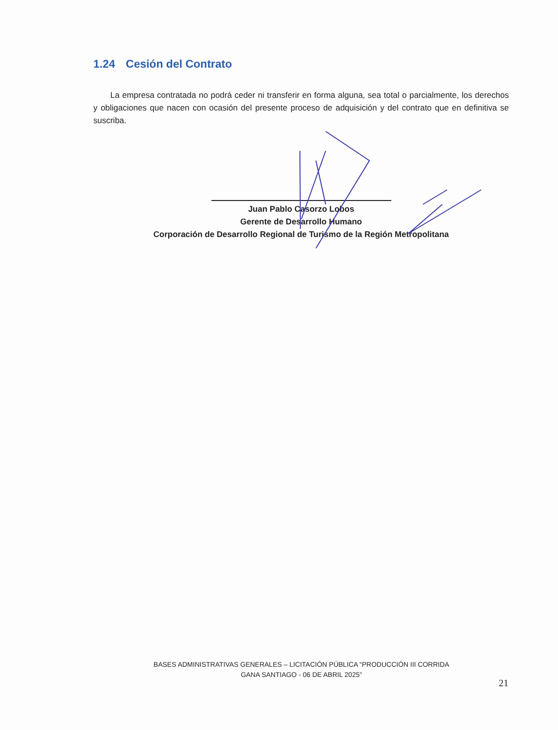1.24 Cesión del Contrato
La empresa contratada no podrá ceder ni transferir en forma alguna, sea total o parcialmente, los derechos y obligaciones que nacen con ocasión del presente proceso de adquisición y del contrato que en definitiva se suscriba.
Juan Pablo Casorzo Lobos
Gerente de Desarrollo Humano
Corporación de Desarrollo Regional de Turismo de la Región Metropolitana
BASES ADMINISTRATIVAS GENERALES – LICITACIÓN PÚBLICA “PRODUCCIÓN III CORRIDA
GANA SANTIAGO - 06 DE ABRIL 2025”
21